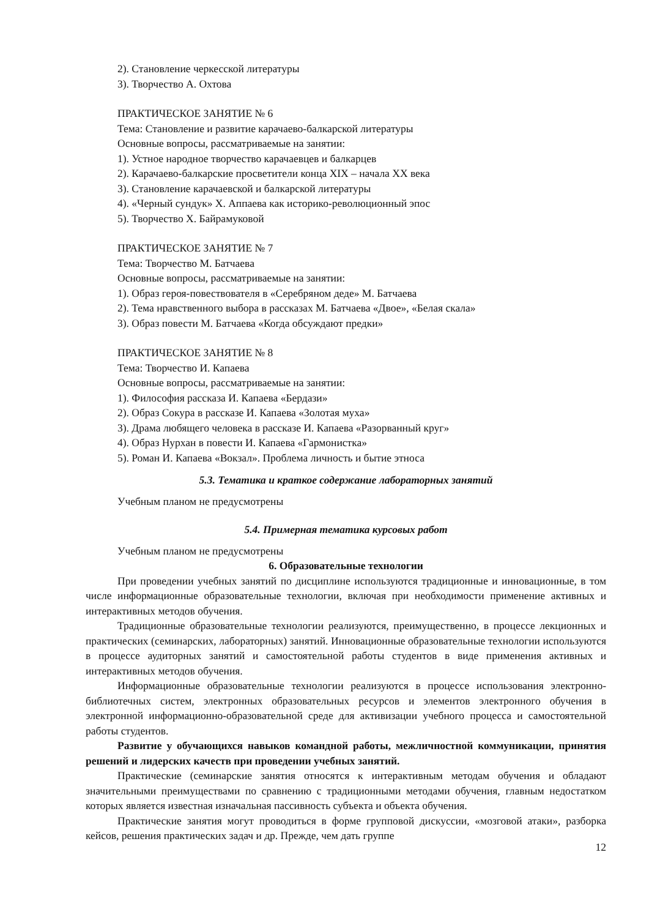2). Становление черкесской литературы
3). Творчество А. Охтова
ПРАКТИЧЕСКОЕ ЗАНЯТИЕ № 6
Тема: Становление и развитие карачаево-балкарской литературы
Основные вопросы, рассматриваемые на занятии:
1). Устное народное творчество карачаевцев и балкарцев
2). Карачаево-балкарские просветители конца XIX – начала XX века
3). Становление карачаевской и балкарской литературы
4). «Черный сундук» Х. Аппаева как историко-революционный эпос
5). Творчество Х. Байрамуковой
ПРАКТИЧЕСКОЕ ЗАНЯТИЕ № 7
Тема: Творчество М. Батчаева
Основные вопросы, рассматриваемые на занятии:
1). Образ героя-повествователя в «Серебряном деде» М. Батчаева
2). Тема нравственного выбора в рассказах М. Батчаева «Двое», «Белая скала»
3). Образ повести М. Батчаева «Когда обсуждают предки»
ПРАКТИЧЕСКОЕ ЗАНЯТИЕ № 8
Тема: Творчество И. Капаева
Основные вопросы, рассматриваемые на занятии:
1). Философия рассказа И. Капаева «Бердази»
2). Образ Сокура в рассказе И. Капаева «Золотая муха»
3). Драма любящего человека в рассказе И. Капаева «Разорванный круг»
4). Образ Нурхан в повести И. Капаева «Гармонистка»
5). Роман И. Капаева «Вокзал». Проблема личность и бытие этноса
5.3. Тематика и краткое содержание лабораторных занятий
Учебным планом не предусмотрены
5.4. Примерная тематика курсовых работ
Учебным планом не предусмотрены
6. Образовательные технологии
При проведении учебных занятий по дисциплине используются традиционные и инновационные, в том числе информационные образовательные технологии, включая при необходимости применение активных и интерактивных методов обучения.
Традиционные образовательные технологии реализуются, преимущественно, в процессе лекционных и практических (семинарских, лабораторных) занятий. Инновационные образовательные технологии используются в процессе аудиторных занятий и самостоятельной работы студентов в виде применения активных и интерактивных методов обучения.
Информационные образовательные технологии реализуются в процессе использования электронно-библиотечных систем, электронных образовательных ресурсов и элементов электронного обучения в электронной информационно-образовательной среде для активизации учебного процесса и самостоятельной работы студентов.
Развитие у обучающихся навыков командной работы, межличностной коммуникации, принятия решений и лидерских качеств при проведении учебных занятий.
Практические (семинарские занятия относятся к интерактивным методам обучения и обладают значительными преимуществами по сравнению с традиционными методами обучения, главным недостатком которых является известная изначальная пассивность субъекта и объекта обучения.
Практические занятия могут проводиться в форме групповой дискуссии, «мозговой атаки», разборка кейсов, решения практических задач и др. Прежде, чем дать группе
12